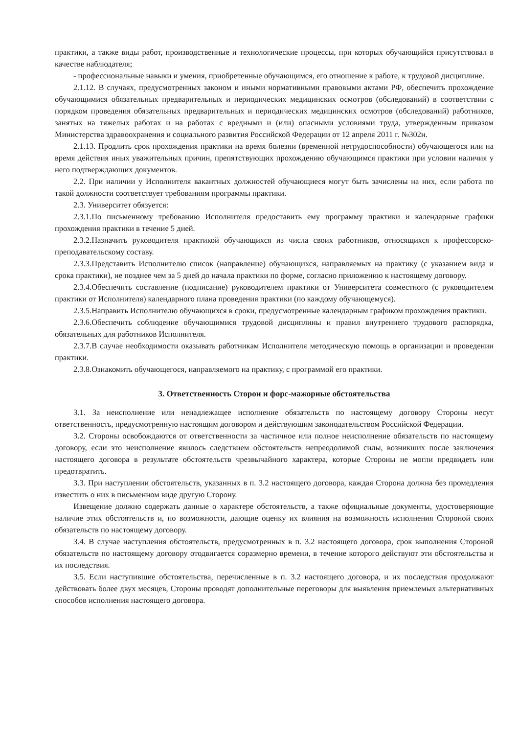практики, а также виды работ, производственные и технологические процессы, при которых обучающийся присутствовал в качестве наблюдателя;
- профессиональные навыки и умения, приобретенные обучающимся, его отношение к работе, к трудовой дисциплине.
2.1.12. В случаях, предусмотренных законом и иными нормативными правовыми актами РФ, обеспечить прохождение обучающимися обязательных предварительных и периодических медицинских осмотров (обследований) в соответствии с порядком проведения обязательных предварительных и периодических медицинских осмотров (обследований) работников, занятых на тяжелых работах и на работах с вредными и (или) опасными условиями труда, утвержденным приказом Министерства здравоохранения и социального развития Российской Федерации от 12 апреля 2011 г. №302н.
2.1.13. Продлить срок прохождения практики на время болезни (временной нетрудоспособности) обучающегося или на время действия иных уважительных причин, препятствующих прохождению обучающимся практики при условии наличия у него подтверждающих документов.
2.2. При наличии у Исполнителя вакантных должностей обучающиеся могут быть зачислены на них, если работа по такой должности соответствует требованиям программы практики.
2.3. Университет обязуется:
2.3.1.По письменному требованию Исполнителя предоставить ему программу практики и календарные графики прохождения практики в течение 5 дней.
2.3.2.Назначить руководителя практикой обучающихся из числа своих работников, относящихся к профессорско-преподавательскому составу.
2.3.3.Представить Исполнителю список (направление) обучающихся, направляемых на практику (с указанием вида и срока практики), не позднее чем за 5 дней до начала практики по форме, согласно приложению к настоящему договору.
2.3.4.Обеспечить составление (подписание) руководителем практики от Университета совместного (с руководителем практики от Исполнителя) календарного плана проведения практики (по каждому обучающемуся).
2.3.5.Направить Исполнителю обучающихся в сроки, предусмотренные календарным графиком прохождения практики.
2.3.6.Обеспечить соблюдение обучающимися трудовой дисциплины и правил внутреннего трудового распорядка, обязательных для работников Исполнителя.
2.3.7.В случае необходимости оказывать работникам Исполнителя методическую помощь в организации и проведении практики.
2.3.8.Ознакомить обучающегося, направляемого на практику, с программой его практики.
3. Ответственность Сторон и форс-мажорные обстоятельства
3.1. За неисполнение или ненадлежащее исполнение обязательств по настоящему договору Стороны несут ответственность, предусмотренную настоящим договором и действующим законодательством Российской Федерации.
3.2. Стороны освобождаются от ответственности за частичное или полное неисполнение обязательств по настоящему договору, если это неисполнение явилось следствием обстоятельств непреодолимой силы, возникших после заключения настоящего договора в результате обстоятельств чрезвычайного характера, которые Стороны не могли предвидеть или предотвратить.
3.3. При наступлении обстоятельств, указанных в п. 3.2 настоящего договора, каждая Сторона должна без промедления известить о них в письменном виде другую Сторону.
Извещение должно содержать данные о характере обстоятельств, а также официальные документы, удостоверяющие наличие этих обстоятельств и, по возможности, дающие оценку их влияния на возможность исполнения Стороной своих обязательств по настоящему договору.
3.4. В случае наступления обстоятельств, предусмотренных в п. 3.2 настоящего договора, срок выполнения Стороной обязательств по настоящему договору отодвигается соразмерно времени, в течение которого действуют эти обстоятельства и их последствия.
3.5. Если наступившие обстоятельства, перечисленные в п. 3.2 настоящего договора, и их последствия продолжают действовать более двух месяцев, Стороны проводят дополнительные переговоры для выявления приемлемых альтернативных способов исполнения настоящего договора.